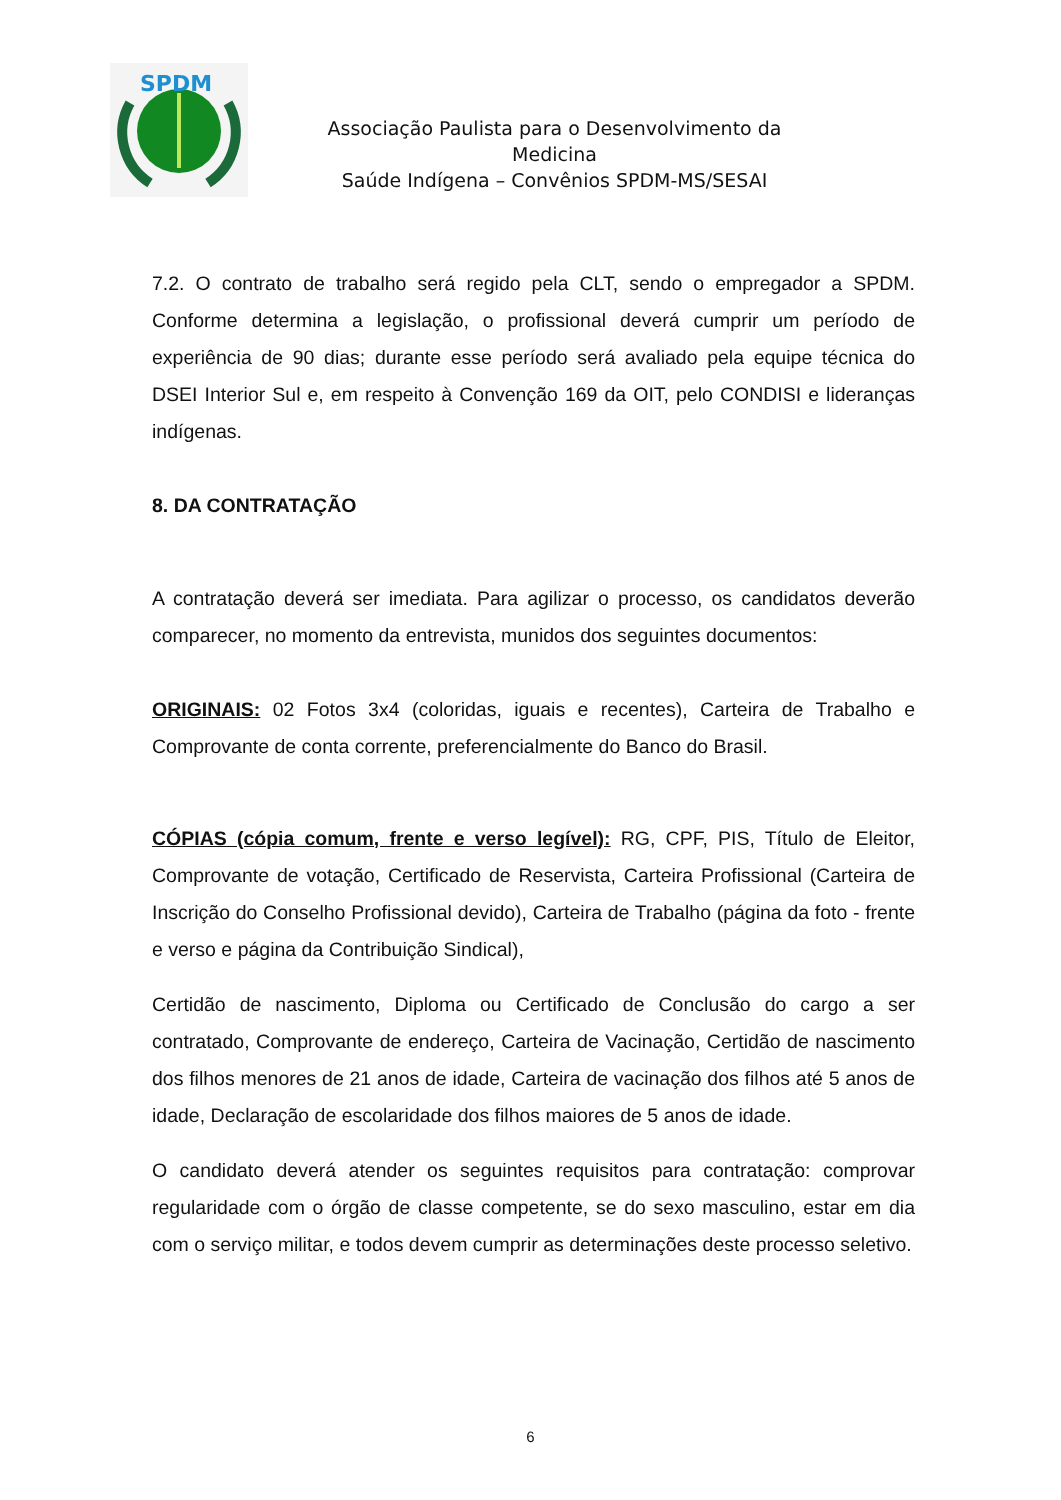SPDM
Associação Paulista para o Desenvolvimento da
Medicina
Saúde Indígena – Convênios SPDM-MS/SESAI
7.2. O contrato de trabalho será regido pela CLT, sendo o empregador a SPDM. Conforme determina a legislação, o profissional deverá cumprir um período de experiência de 90 dias; durante esse período será avaliado pela equipe técnica do DSEI Interior Sul e, em respeito à Convenção 169 da OIT, pelo CONDISI e lideranças indígenas.
8. DA CONTRATAÇÃO
A contratação deverá ser imediata. Para agilizar o processo, os candidatos deverão comparecer, no momento da entrevista, munidos dos seguintes documentos:
ORIGINAIS: 02 Fotos 3x4 (coloridas, iguais e recentes), Carteira de Trabalho e Comprovante de conta corrente, preferencialmente do Banco do Brasil.
CÓPIAS (cópia comum, frente e verso legível): RG, CPF, PIS, Título de Eleitor, Comprovante de votação, Certificado de Reservista, Carteira Profissional (Carteira de Inscrição do Conselho Profissional devido), Carteira de Trabalho (página da foto - frente e verso e página da Contribuição Sindical),
Certidão de nascimento, Diploma ou Certificado de Conclusão do cargo a ser contratado, Comprovante de endereço, Carteira de Vacinação, Certidão de nascimento dos filhos menores de 21 anos de idade, Carteira de vacinação dos filhos até 5 anos de idade, Declaração de escolaridade dos filhos maiores de 5 anos de idade.
O candidato deverá atender os seguintes requisitos para contratação: comprovar regularidade com o órgão de classe competente, se do sexo masculino, estar em dia com o serviço militar, e todos devem cumprir as determinações deste processo seletivo.
6